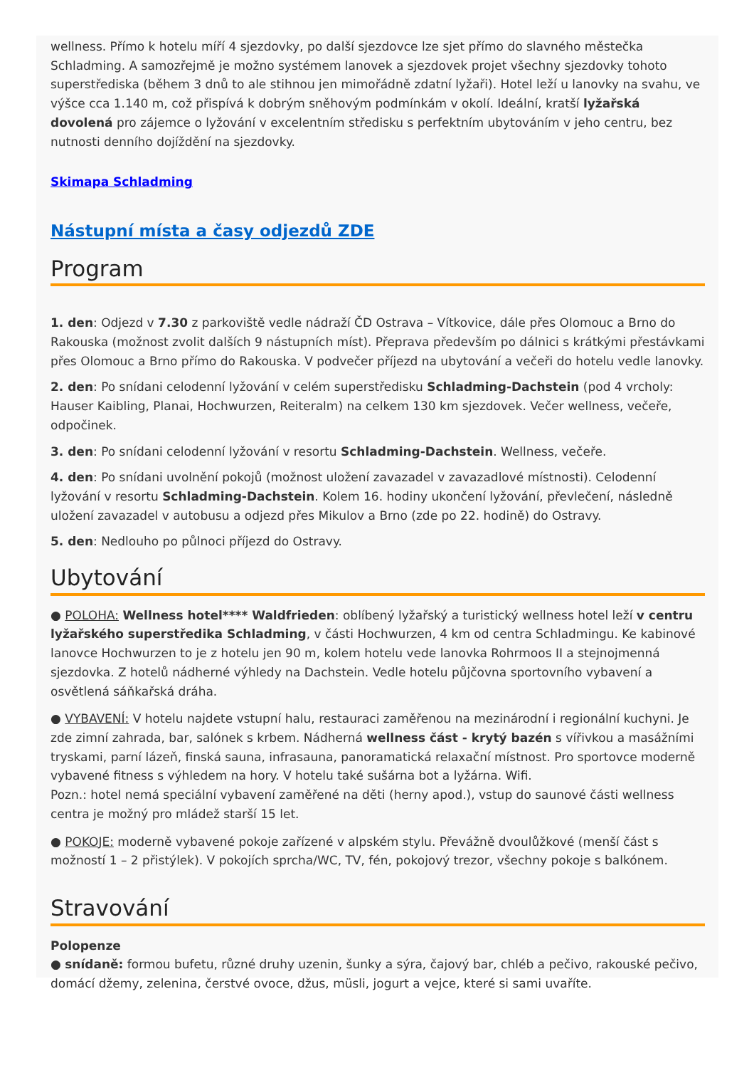wellness. Přímo k hotelu míří 4 sjezdovky, po další sjezdovce lze sjet přímo do slavného městečka Schladming. A samozřejmě je možno systémem lanovek a sjezdovek projet všechny sjezdovky tohoto superstřediska (během 3 dnů to ale stihnou jen mimořádně zdatní lyžaři). Hotel leží u lanovky na svahu, ve výšce cca 1.140 m, což přispívá k dobrým sněhovým podmínkám v okolí. Ideální, kratší lyžařská dovolená pro zájemce o lyžování v excelentním středisku s perfektním ubytováním v jeho centru, bez nutnosti denního dojíždění na sjezdovky.
Skimapa Schladming
Nástupní místa a časy odjezdů ZDE
Program
1. den: Odjezd v 7.30 z parkoviště vedle nádraží ČD Ostrava – Vítkovice, dále přes Olomouc a Brno do Rakouska (možnost zvolit dalších 9 nástupních míst). Přeprava především po dálnici s krátkými přestávkami přes Olomouc a Brno přímo do Rakouska. V podvečer příjezd na ubytování a večeři do hotelu vedle lanovky.
2. den: Po snídani celodenní lyžování v celém superstředisku Schladming-Dachstein (pod 4 vrcholy: Hauser Kaibling, Planai, Hochwurzen, Reiteralm) na celkem 130 km sjezdovek. Večer wellness, večeře, odpočinek.
3. den: Po snídani celodenní lyžování v resortu Schladming-Dachstein. Wellness, večeře.
4. den: Po snídani uvolnění pokojů (možnost uložení zavazadel v zavazadlové místnosti). Celodenní lyžování v resortu Schladming-Dachstein. Kolem 16. hodiny ukončení lyžování, převlečení, následně uložení zavazadel v autobusu a odjezd přes Mikulov a Brno (zde po 22. hodině) do Ostravy.
5. den: Nedlouho po půlnoci příjezd do Ostravy.
Ubytování
● POLOHA: Wellness hotel**** Waldfrieden: oblíbený lyžařský a turistický wellness hotel leží v centru lyžařského superstředika Schladming, v části Hochwurzen, 4 km od centra Schladmingu. Ke kabinové lanovce Hochwurzen to je z hotelu jen 90 m, kolem hotelu vede lanovka Rohrmoos II a stejnojmenná sjezdovka. Z hotelů nádherné výhledy na Dachstein. Vedle hotelu půjčovna sportovního vybavení a osvětlená sáňkařská dráha.
● VYBAVENÍ: V hotelu najdete vstupní halu, restauraci zaměřenou na mezinárodní i regionální kuchyni. Je zde zimní zahrada, bar, salónek s krbem. Nádherná wellness část - krytý bazén s vířivkou a masážními tryskami, parní lázeň, finská sauna, infrasauna, panoramatická relaxační místnost. Pro sportovce moderně vybavené fitness s výhledem na hory. V hotelu také sušárna bot a lyžárna. Wifi.
Pozn.: hotel nemá speciální vybavení zaměřené na děti (herny apod.), vstup do saunové části wellness centra je možný pro mládež starší 15 let.
● POKOJE: moderně vybavené pokoje zařízené v alpském stylu. Převážně dvoulůžkové (menší část s možností 1 – 2 přistýlek). V pokojích sprcha/WC, TV, fén, pokojový trezor, všechny pokoje s balkónem.
Stravování
Polopenze
● snídaně: formou bufetu, různé druhy uzenin, šunky a sýra, čajový bar, chléb a pečivo, rakouské pečivo, domácí džemy, zelenina, čerstvé ovoce, džus, müsli, jogurt a vejce, které si sami uvaříte.